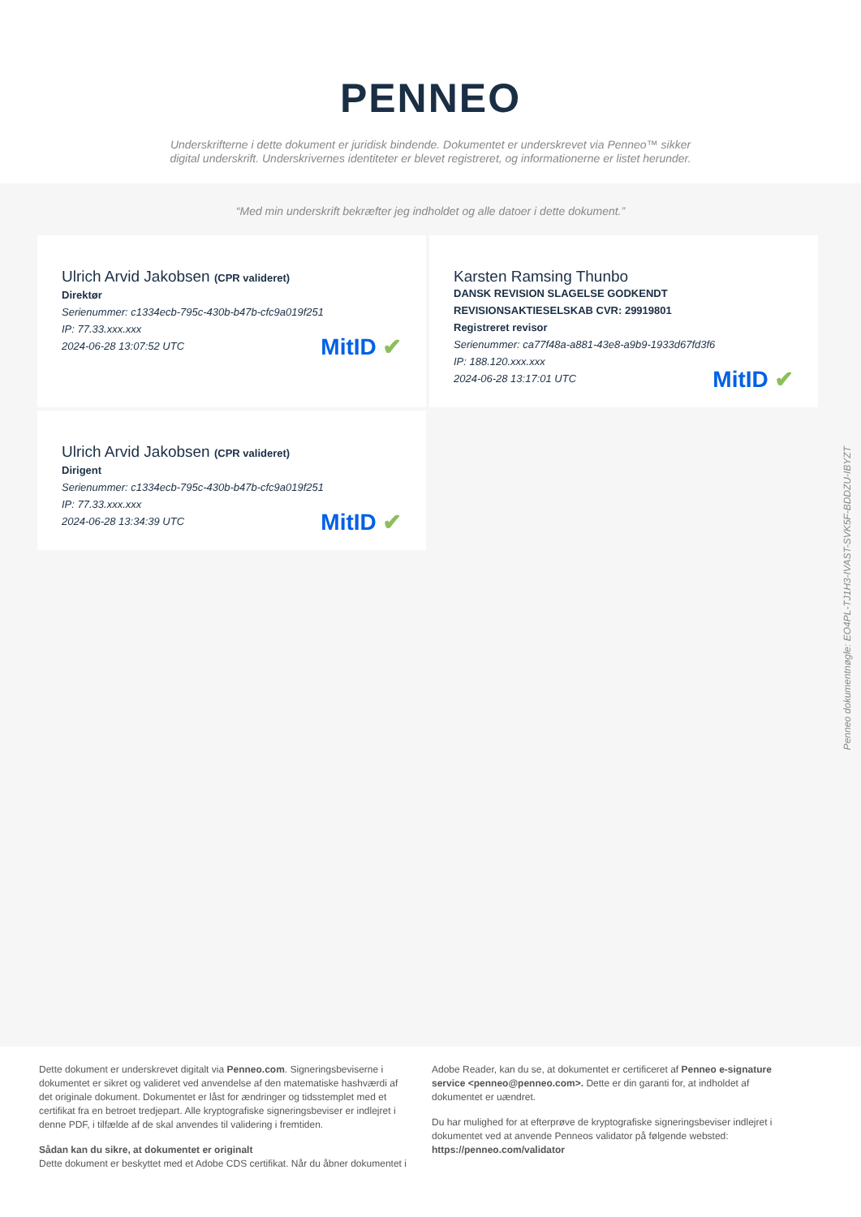PENNEO
Underskrifterne i dette dokument er juridisk bindende. Dokumentet er underskrevet via Penneo™ sikker digital underskrift. Underskrivernes identiteter er blevet registreret, og informationerne er listet herunder.
“Med min underskrift bekræfter jeg indholdet og alle datoer i dette dokument.”
Ulrich Arvid Jakobsen (CPR valideret)
Direktør
Serienummer: c1334ecb-795c-430b-b47b-cfc9a019f251
IP: 77.33.xxx.xxx
2024-06-28 13:07:52 UTC
MitID ✔
Karsten Ramsing Thunbo
DANSK REVISION SLAGELSE GODKENDT REVISIONSAKTIESELSKAB CVR: 29919801
Registreret revisor
Serienummer: ca77f48a-a881-43e8-a9b9-1933d67fd3f6
IP: 188.120.xxx.xxx
2024-06-28 13:17:01 UTC
MitID ✔
Ulrich Arvid Jakobsen (CPR valideret)
Dirigent
Serienummer: c1334ecb-795c-430b-b47b-cfc9a019f251
IP: 77.33.xxx.xxx
2024-06-28 13:34:39 UTC
MitID ✔
Penneo dokumentnøgle: EO4PL-TJ1H3-IVAST-SVK5F-BDDZU-IBYZT
Dette dokument er underskrevet digitalt via Penneo.com. Signeringsbeviserne i dokumentet er sikret og valideret ved anvendelse af den matematiske hashværdi af det originale dokument. Dokumentet er låst for ændringer og tidsstemplet med et certifikat fra en betroet tredjepart. Alle kryptografiske signeringsbeviser er indlejret i denne PDF, i tilfælde af de skal anvendes til validering i fremtiden.
Sådan kan du sikre, at dokumentet er originalt
Dette dokument er beskyttet med et Adobe CDS certifikat. Når du åbner dokumentet i Adobe Reader, kan du se, at dokumentet er certificeret af Penneo e-signature service <penneo@penneo.com>. Dette er din garanti for, at indholdet af dokumentet er uændret.
Du har mulighed for at efterprøve de kryptografiske signeringsbeviser indlejret i dokumentet ved at anvende Penneos validator på følgende websted: https://penneo.com/validator